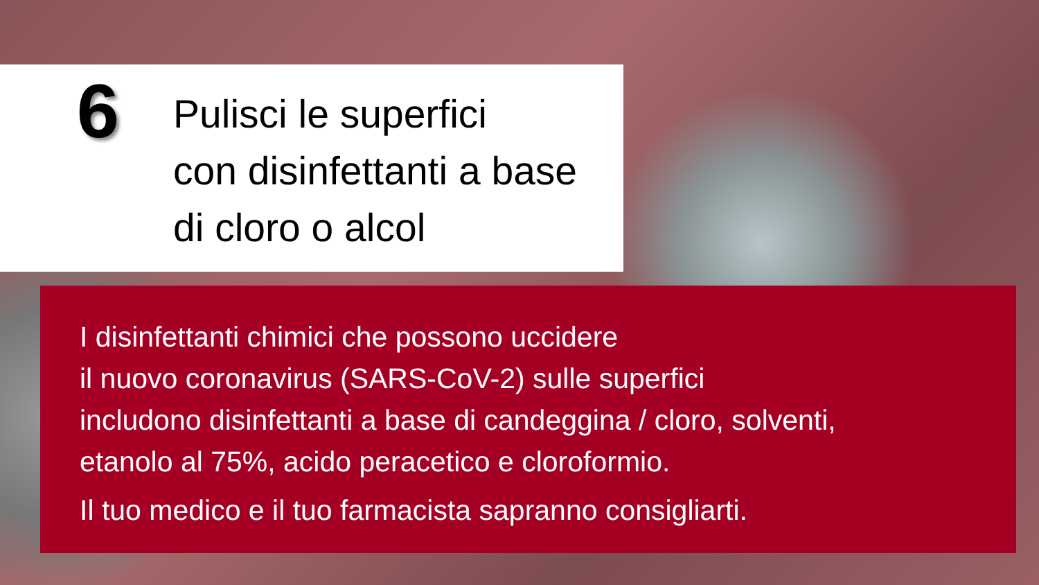6
Pulisci le superfici
con disinfettanti a base
di cloro o alcol
I disinfettanti chimici che possono uccidere
il nuovo coronavirus (SARS-CoV-2) sulle superfici
includono disinfettanti a base di candeggina / cloro, solventi,
etanolo al 75%, acido peracetico e cloroformio.
Il tuo medico e il tuo farmacista sapranno consigliarti.